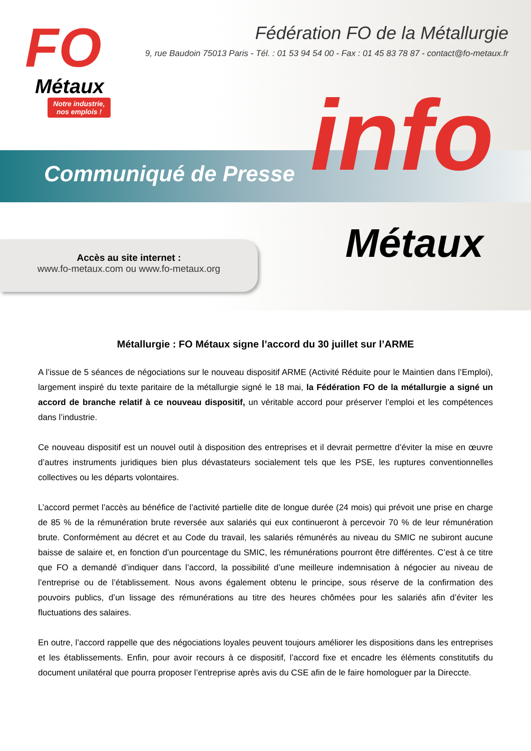Communiqué de Presse
FO
Métaux
Notre industrie, nos emplois !
Fédération FO de la Métallurgie
9, rue Baudoin 75013 Paris - Tél. : 01 53 94 54 00 - Fax : 01 45 83 78 87 - contact@fo-metaux.fr
info
Métaux
Accès au site internet :
www.fo-metaux.com ou www.fo-metaux.org
Métallurgie : FO Métaux signe l’accord du 30 juillet sur l’ARME
A l’issue de 5 séances de négociations sur le nouveau dispositif ARME (Activité Réduite pour le Maintien dans l’Emploi), largement inspiré du texte paritaire de la métallurgie signé le 18 mai, la Fédération FO de la métallurgie a signé un accord de branche relatif à ce nouveau dispositif, un véritable accord pour préserver l’emploi et les compétences dans l’industrie.
Ce nouveau dispositif est un nouvel outil à disposition des entreprises et il devrait permettre d’éviter la mise en œuvre d’autres instruments juridiques bien plus dévastateurs socialement tels que les PSE, les ruptures conventionnelles collectives ou les départs volontaires.
L’accord permet l’accès au bénéfice de l’activité partielle dite de longue durée (24 mois) qui prévoit une prise en charge de 85 % de la rémunération brute reversée aux salariés qui eux continueront à percevoir 70 % de leur rémunération brute. Conformément au décret et au Code du travail, les salariés rémunérés au niveau du SMIC ne subiront aucune baisse de salaire et, en fonction d’un pourcentage du SMIC, les rémunérations pourront être différentes. C’est à ce titre que FO a demandé d’indiquer dans l’accord, la possibilité d’une meilleure indemnisation à négocier au niveau de l’entreprise ou de l’établissement. Nous avons également obtenu le principe, sous réserve de la confirmation des pouvoirs publics, d’un lissage des rémunérations au titre des heures chômées pour les salariés afin d’éviter les fluctuations des salaires.
En outre, l’accord rappelle que des négociations loyales peuvent toujours améliorer les dispositions dans les entreprises et les établissements. Enfin, pour avoir recours à ce dispositif, l’accord fixe et encadre les éléments constitutifs du document unilatéral que pourra proposer l’entreprise après avis du CSE afin de le faire homologuer par la Direccte.